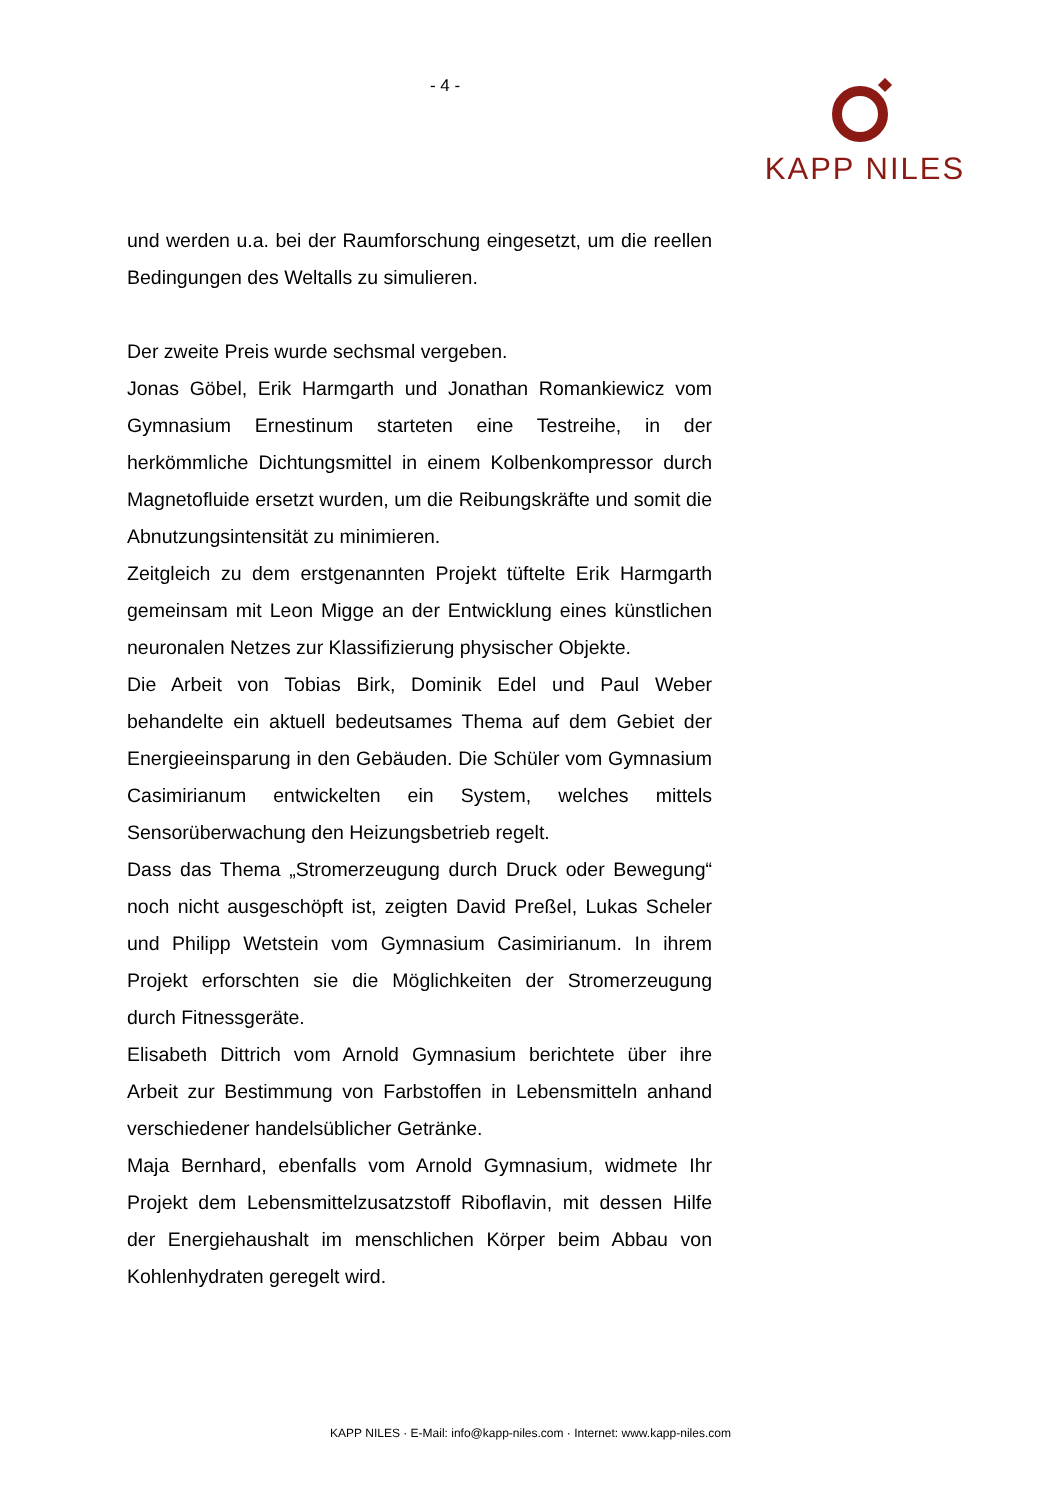- 4 - KAPP NILES
und werden u.a. bei der Raumforschung eingesetzt, um die reellen Bedingungen des Weltalls zu simulieren.
Der zweite Preis wurde sechsmal vergeben.
Jonas Göbel, Erik Harmgarth und Jonathan Romankiewicz vom Gymnasium Ernestinum starteten eine Testreihe, in der herkömmliche Dichtungsmittel in einem Kolbenkompressor durch Magnetofluide ersetzt wurden, um die Reibungskräfte und somit die Abnutzungsintensität zu minimieren.
Zeitgleich zu dem erstgenannten Projekt tüftelte Erik Harmgarth gemeinsam mit Leon Migge an der Entwicklung eines künstlichen neuronalen Netzes zur Klassifizierung physischer Objekte.
Die Arbeit von Tobias Birk, Dominik Edel und Paul Weber behandelte ein aktuell bedeutsames Thema auf dem Gebiet der Energieeinsparung in den Gebäuden. Die Schüler vom Gymnasium Casimirianum entwickelten ein System, welches mittels Sensorüberwachung den Heizungsbetrieb regelt.
Dass das Thema „Stromerzeugung durch Druck oder Bewegung“ noch nicht ausgeschöpft ist, zeigten David Preßel, Lukas Scheler und Philipp Wetstein vom Gymnasium Casimirianum. In ihrem Projekt erforschten sie die Möglichkeiten der Stromerzeugung durch Fitnessgeräte.
Elisabeth Dittrich vom Arnold Gymnasium berichtete über ihre Arbeit zur Bestimmung von Farbstoffen in Lebensmitteln anhand verschiedener handelsüblicher Getränke.
Maja Bernhard, ebenfalls vom Arnold Gymnasium, widmete Ihr Projekt dem Lebensmittelzusatzstoff Riboflavin, mit dessen Hilfe der Energiehaushalt im menschlichen Körper beim Abbau von Kohlenhydraten geregelt wird.
KAPP NILES · E-Mail: info@kapp-niles.com · Internet: www.kapp-niles.com